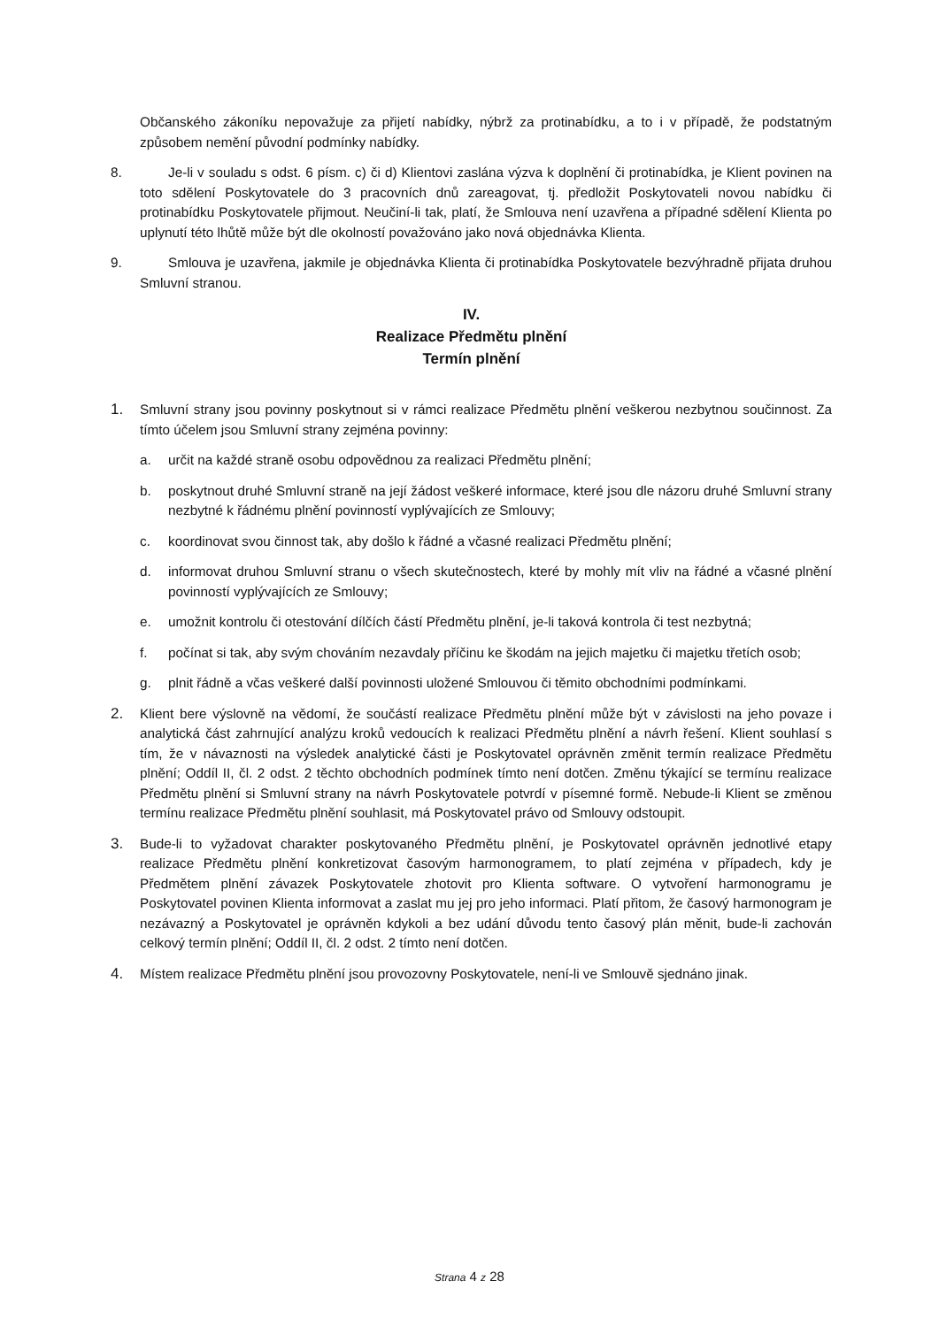Občanského zákoníku nepovažuje za přijetí nabídky, nýbrž za protinabídku, a to i v případě, že podstatným způsobem nemění původní podmínky nabídky.
8. Je-li v souladu s odst. 6 písm. c) či d) Klientovi zaslána výzva k doplnění či protinabídka, je Klient povinen na toto sdělení Poskytovatele do 3 pracovních dnů zareagovat, tj. předložit Poskytovateli novou nabídku či protinabídku Poskytovatele přijmout. Neučiní-li tak, platí, že Smlouva není uzavřena a případné sdělení Klienta po uplynutí této lhůtě může být dle okolností považováno jako nová objednávka Klienta.
9. Smlouva je uzavřena, jakmile je objednávka Klienta či protinabídka Poskytovatele bezvýhradně přijata druhou Smluvní stranou.
IV.
Realizace Předmětu plnění
Termín plnění
1. Smluvní strany jsou povinny poskytnout si v rámci realizace Předmětu plnění veškerou nezbytnou součinnost. Za tímto účelem jsou Smluvní strany zejména povinny:
a. určit na každé straně osobu odpovědnou za realizaci Předmětu plnění;
b. poskytnout druhé Smluvní straně na její žádost veškeré informace, které jsou dle názoru druhé Smluvní strany nezbytné k řádnému plnění povinností vyplývajících ze Smlouvy;
c. koordinovat svou činnost tak, aby došlo k řádné a včasné realizaci Předmětu plnění;
d. informovat druhou Smluvní stranu o všech skutečnostech, které by mohly mít vliv na řádné a včasné plnění povinností vyplývajících ze Smlouvy;
e. umožnit kontrolu či otestování dílčích částí Předmětu plnění, je-li taková kontrola či test nezbytná;
f. počínat si tak, aby svým chováním nezavdaly příčinu ke škodám na jejich majetku či majetku třetích osob;
g. plnit řádně a včas veškeré další povinnosti uložené Smlouvou či těmito obchodními podmínkami.
2. Klient bere výslovně na vědomí, že součástí realizace Předmětu plnění může být v závislosti na jeho povaze i analytická část zahrnující analýzu kroků vedoucích k realizaci Předmětu plnění a návrh řešení. Klient souhlasí s tím, že v návaznosti na výsledek analytické části je Poskytovatel oprávněn změnit termín realizace Předmětu plnění; Oddíl II, čl. 2 odst. 2 těchto obchodních podmínek tímto není dotčen. Změnu týkající se termínu realizace Předmětu plnění si Smluvní strany na návrh Poskytovatele potvrdí v písemné formě. Nebude-li Klient se změnou termínu realizace Předmětu plnění souhlasit, má Poskytovatel právo od Smlouvy odstoupit.
3. Bude-li to vyžadovat charakter poskytovaného Předmětu plnění, je Poskytovatel oprávněn jednotlivé etapy realizace Předmětu plnění konkretizovat časovým harmonogramem, to platí zejména v případech, kdy je Předmětem plnění závazek Poskytovatele zhotovit pro Klienta software. O vytvoření harmonogramu je Poskytovatel povinen Klienta informovat a zaslat mu jej pro jeho informaci. Platí přitom, že časový harmonogram je nezávazný a Poskytovatel je oprávněn kdykoli a bez udání důvodu tento časový plán měnit, bude-li zachován celkový termín plnění; Oddíl II, čl. 2 odst. 2 tímto není dotčen.
4. Místem realizace Předmětu plnění jsou provozovny Poskytovatele, není-li ve Smlouvě sjednáno jinak.
Strana 4 z 28